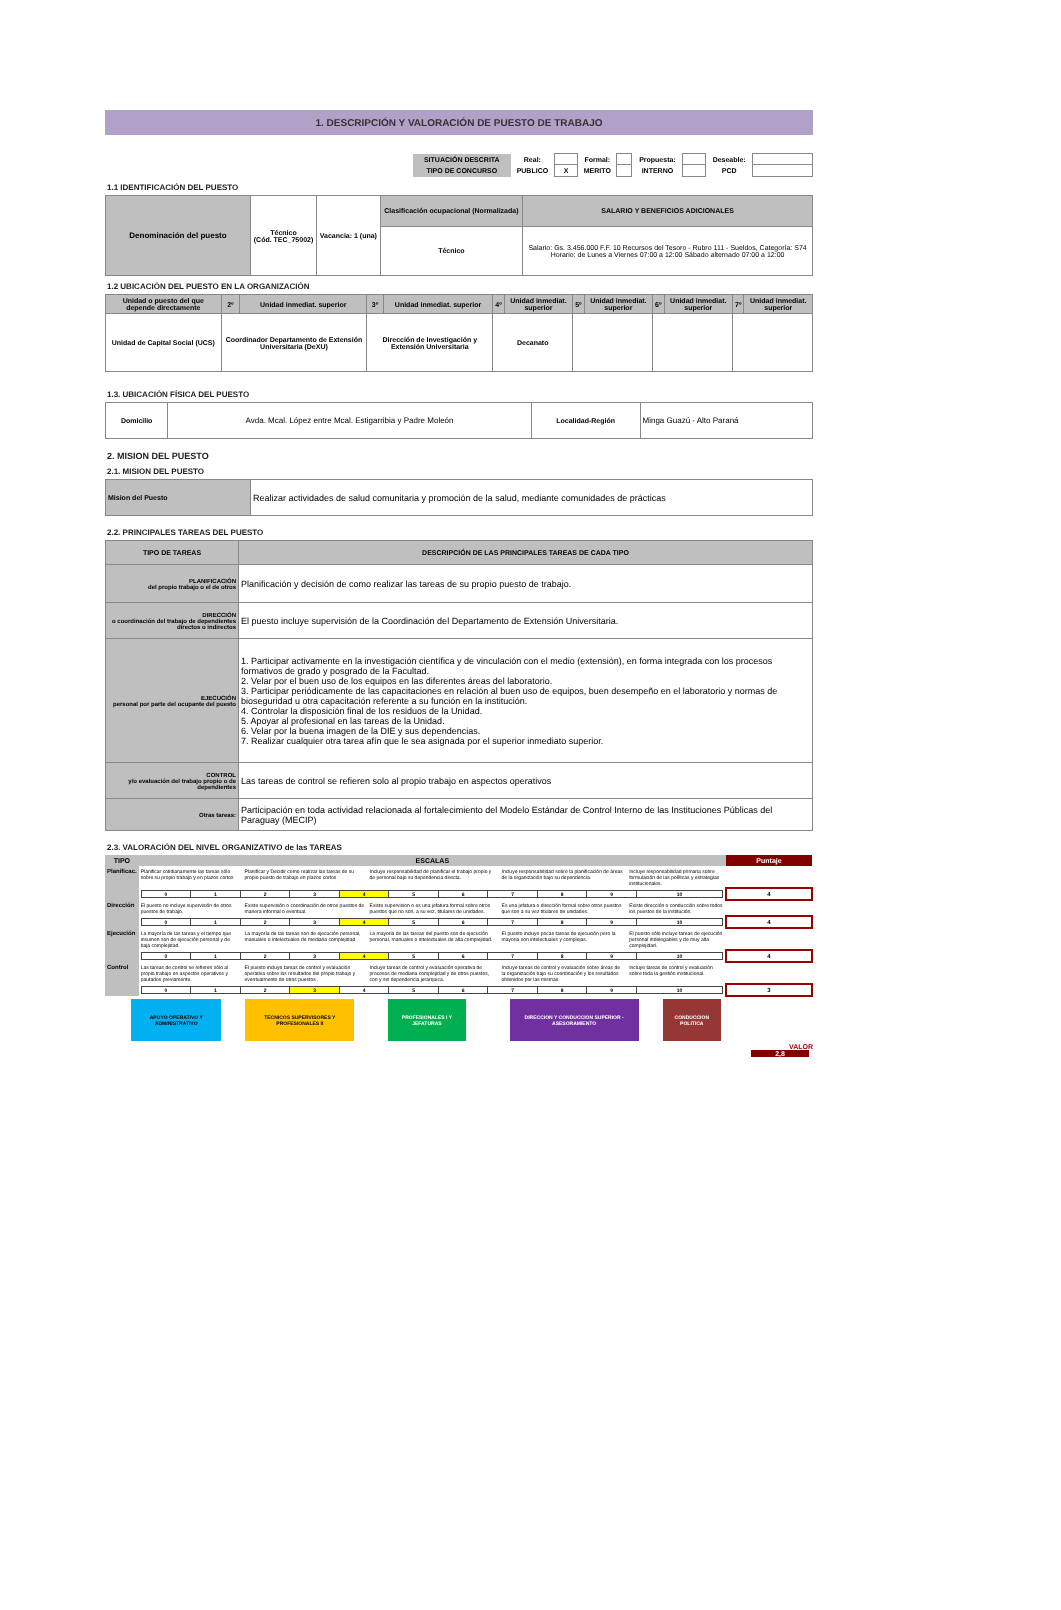1. DESCRIPCIÓN Y VALORACIÓN DE PUESTO DE TRABAJO
| SITUACIÓN DESCRITA | Real: | | Formal: | | Propuesta: | | Deseable: | |
| TIPO DE CONCURSO | PUBLICO | X | MERITO | | INTERNO | | PCD | |
1.1 IDENTIFICACIÓN DEL PUESTO
| Denominación del puesto | Técnico (Cód. TEC_75002) | Vacancia: 1 (una) | Clasificación ocupacional (Normalizada) | SALARIO Y BENEFICIOS ADICIONALES |
| | | | Técnico | Salario: Gs. 3.456.000 F.F. 10 Recursos del Tesoro - Rubro 111 - Sueldos, Categoría: S74 Horario: de Lunes a Viernes 07:00 a 12:00 Sábado alternado 07:00 a 12:00 |
1.2 UBICACIÓN DEL PUESTO EN LA ORGANIZACIÓN
| Unidad o puesto del que depende directamente | 2º | Unidad inmediat. superior | 3º | Unidad inmediat. superior | 4º | Unidad inmediat. superior | 5º | Unidad inmediat. superior | 6º | Unidad inmediat. superior | 7º | Unidad inmediat. superior |
| Unidad de Capital Social (UCS) | Coordinador Departamento de Extensión Universitaria (DeXU) | | Dirección de Investigación y Extensión Universitaria | | Decanato | | | | | | | |
1.3. UBICACIÓN FÍSICA DEL PUESTO
| Domicilio | Avda. Mcal. López entre Mcal. Estigarribia y Padre Moleón | Localidad-Región | Minga Guazú - Alto Paraná |
2. MISION DEL PUESTO
2.1. MISION DEL PUESTO
| Mision del Puesto | Realizar actividades de salud comunitaria y promoción de la salud, mediante comunidades de prácticas |
2.2. PRINCIPALES TAREAS DEL PUESTO
| TIPO DE TAREAS | DESCRIPCIÓN DE LAS PRINCIPALES TAREAS DE CADA TIPO |
| PLANIFICACIÓN del propio trabajo o el de otros | Planificación y decisión de como realizar las tareas de su propio puesto de trabajo. |
| DIRECCIÓN o coordinación del trabajo de dependientes directos o indirectos | El puesto incluye supervisión de la Coordinación del Departamento de Extensión Universitaria. |
| EJECUCIÓN personal por parte del ocupante del puesto | 1. Participar activamente en la investigación científica y de vinculación con el medio (extensión), en forma integrada con los procesos formativos de grado y posgrado de la Facultad. 2. Velar por el buen uso de los equipos en las diferentes áreas del laboratorio. 3. Participar periódicamente de las capacitaciones en relación al buen uso de equipos, buen desempeño en el laboratorio y normas de bioseguridad u otra capacitación referente a su función en la institución. 4. Controlar la disposición final de los residuos de la Unidad. 5. Apoyar al profesional en las tareas de la Unidad. 6. Velar por la buena imagen de la DIE y sus dependencias. 7. Realizar cualquier otra tarea afín que le sea asignada por el superior inmediato superior. |
| CONTROL y/o evaluación del trabajo propio o de dependientes | Las tareas de control se refieren solo al propio trabajo en aspectos operativos |
| Otras tareas: | Participación en toda actividad relacionada al fortalecimiento del Modelo Estándar de Control Interno de las Instituciones Públicas del Paraguay (MECIP) |
2.3. VALORACIÓN DEL NIVEL ORGANIZATIVO de las TAREAS
| TIPO | ESCALAS | | | | | Puntaje |
| Planificac. | Planificar cotidianamente las tareas sólo sobre su propio trabajo y en plazos cortos | Planificar y Decidir como realizar las tareas de su propio puesto de trabajo en plazos cortos | Incluye responsabilidad de planificar el trabajo propio y de personal bajo su dependencia directa. | Incluye responsabilidad sobre la planificación de áreas de la organización bajo su dependencia. | Incluye responsabilidad primaria sobre formulación de las políticas y estrategias institucionales. | |
| | / 0 / 1 / 2 / 3 / 4 / 5 / 6 / 7 / 8 / 9 / 10 / | | | | | 4 |
| Dirección | El puesto no incluye supervisión de otros puestos de trabajo. | Existe supervisión o coordinación de otros puestos de manera informal o eventual. | Existe supervision o es una jefatura formal sobre otros puestos que no son, a su vez, titulares de unidades. | Es una jefatura o dirección formal sobre otros puestos que son a su vez titulares de unidades. | Existe dirección o conducción sobre todos los puestos de la institución. | |
| | / 0 / 1 / 2 / 3 / 4 / 5 / 6 / 7 / 8 / 9 / 10 / | | | | | 4 |
| Ejecución | La mayoría de las tareas y el tiempo que insumen son de ejecución personal y de baja complejidad. | La mayoría de las tareas son de ejecución personal, manuales o intelectuales de mediana complejidad. | La mayoria de las tareas del puesto son de ejecución personal, manuales o intelectuales de alta complejidad. | El puesto incluye pocas tareas de ejecución pero la mayoria son intelectuales y complejas. | El puesto sólo incluye tareas de ejecución personal indelegables y de muy alta complejidad. | |
| | / 0 / 1 / 2 / 3 / 4 / 5 / 6 / 7 / 8 / 9 / 10 / | | | | | 4 |
| Control | Las tareas de control se refieren sólo al propio trabajo en aspectos operativos y pautados previamente. | El puesto incluye tareas de control y evaluación operativa sobre los resultados del propio trabajo y eventualmente de otros puestos . | Incluye tareas de control y evaluación operativa de procesos de mediana complejidad y de otros puestos, con y sin dependencia jerarquica. | Incluye tareas de control y evaluación sobre áreas de la organización bajo su coordinación y los resultados obtenidos por las mismas. | Incluye tareas de control y evaluación sobre toda la gestión institucional. | |
| | / 0 / 1 / 2 / 3 / 4 / 5 / 6 / 7 / 8 / 9 / 10 / | | | | | 3 |
| APOYO OPERATIVO Y ADMINISTRATIVO | | TECNICOS SUPERVISORES Y PROFESIONALES II | | PROFESIONALES I Y JEFATURAS | | DIRECCION Y CONDUCCION SUPERIOR - ASESORAMIENTO | | CONDUCCION POLITICA |
VALOR
2,8